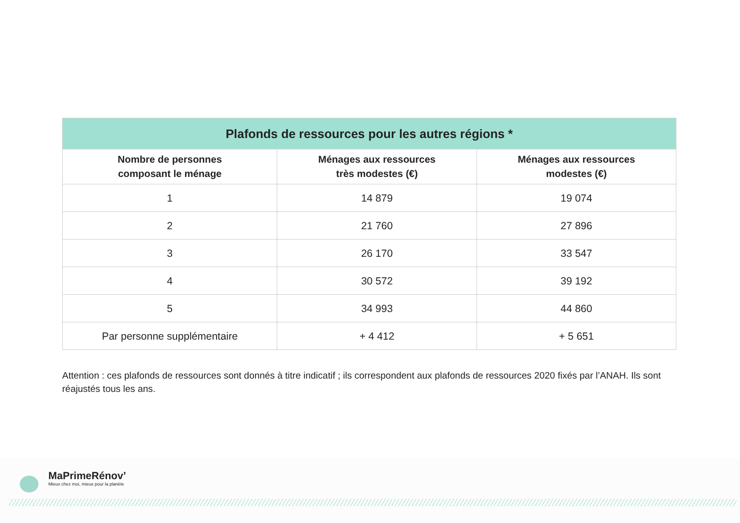| Plafonds de ressources pour les autres régions * | | |
| --- | --- | --- |
| Nombre de personnes composant le ménage | Ménages aux ressources très modestes (€) | Ménages aux ressources modestes (€) |
| 1 | 14 879 | 19 074 |
| 2 | 21 760 | 27 896 |
| 3 | 26 170 | 33 547 |
| 4 | 30 572 | 39 192 |
| 5 | 34 993 | 44 860 |
| Par personne supplémentaire | + 4 412 | + 5 651 |
Attention : ces plafonds de ressources sont donnés à titre indicatif ; ils correspondent aux plafonds de ressources 2020 fixés par l’ANAH. Ils sont réajustés tous les ans.
MaPrimeRénov’
Mieux chez moi, mieux pour la planète